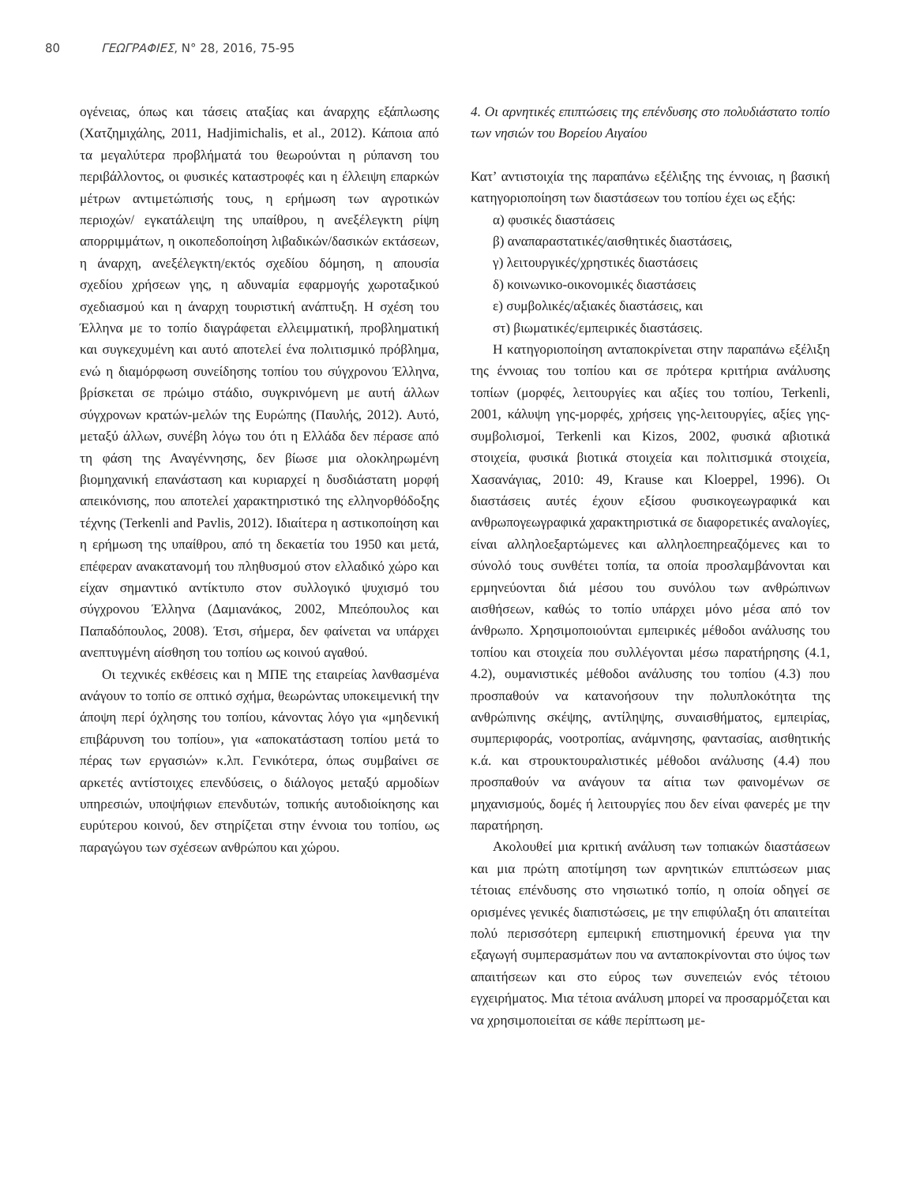80 ΓΕΩΓΡΑΦΙΕΣ, Ν° 28, 2016, 75-95
ογένειας, όπως και τάσεις αταξίας και άναρχης εξάπλωσης (Χατζημιχάλης, 2011, Hadjimichalis, et al., 2012). Κάποια από τα μεγαλύτερα προβλήματά του θεωρούνται η ρύπανση του περιβάλλοντος, οι φυσικές καταστροφές και η έλλειψη επαρκών μέτρων αντιμετώπισής τους, η ερήμωση των αγροτικών περιοχών/ εγκατάλειψη της υπαίθρου, η ανεξέλεγκτη ρίψη απορριμμάτων, η οικοπεδοποίηση λιβαδικών/δασικών εκτάσεων, η άναρχη, ανεξέλεγκτη/εκτός σχεδίου δόμηση, η απουσία σχεδίου χρήσεων γης, η αδυναμία εφαρμογής χωροταξικού σχεδιασμού και η άναρχη τουριστική ανάπτυξη. Η σχέση του Έλληνα με το τοπίο διαγράφεται ελλειμματική, προβληματική και συγκεχυμένη και αυτό αποτελεί ένα πολιτισμικό πρόβλημα, ενώ η διαμόρφωση συνείδησης τοπίου του σύγχρονου Έλληνα, βρίσκεται σε πρώιμο στάδιο, συγκρινόμενη με αυτή άλλων σύγχρονων κρατών-μελών της Ευρώπης (Παυλής, 2012). Αυτό, μεταξύ άλλων, συνέβη λόγω του ότι η Ελλάδα δεν πέρασε από τη φάση της Αναγέννησης, δεν βίωσε μια ολοκληρωμένη βιομηχανική επανάσταση και κυριαρχεί η δυσδιάστατη μορφή απεικόνισης, που αποτελεί χαρακτηριστικό της ελληνορθόδοξης τέχνης (Terkenli and Pavlis, 2012). Ιδιαίτερα η αστικοποίηση και η ερήμωση της υπαίθρου, από τη δεκαετία του 1950 και μετά, επέφεραν ανακατανομή του πληθυσμού στον ελλαδικό χώρο και είχαν σημαντικό αντίκτυπο στον συλλογικό ψυχισμό του σύγχρονου Έλληνα (Δαμιανάκος, 2002, Μπεόπουλος και Παπαδόπουλος, 2008). Έτσι, σήμερα, δεν φαίνεται να υπάρχει ανεπτυγμένη αίσθηση του τοπίου ως κοινού αγαθού.
Οι τεχνικές εκθέσεις και η ΜΠΕ της εταιρείας λανθασμένα ανάγουν το τοπίο σε οπτικό σχήμα, θεωρώντας υποκειμενική την άποψη περί όχλησης του τοπίου, κάνοντας λόγο για «μηδενική επιβάρυνση του τοπίου», για «αποκατάσταση τοπίου μετά το πέρας των εργασιών» κ.λπ. Γενικότερα, όπως συμβαίνει σε αρκετές αντίστοιχες επενδύσεις, ο διάλογος μεταξύ αρμοδίων υπηρεσιών, υποψήφιων επενδυτών, τοπικής αυτοδιοίκησης και ευρύτερου κοινού, δεν στηρίζεται στην έννοια του τοπίου, ως παραγώγου των σχέσεων ανθρώπου και χώρου.
4. Οι αρνητικές επιπτώσεις της επένδυσης στο πολυδιάστατο τοπίο των νησιών του Βορείου Αιγαίου
Κατ’ αντιστοιχία της παραπάνω εξέλιξης της έννοιας, η βασική κατηγοριοποίηση των διαστάσεων του τοπίου έχει ως εξής:
α) φυσικές διαστάσεις
β) αναπαραστατικές/αισθητικές διαστάσεις,
γ) λειτουργικές/χρηστικές διαστάσεις
δ) κοινωνικο-οικονομικές διαστάσεις
ε) συμβολικές/αξιακές διαστάσεις, και
στ) βιωματικές/εμπειρικές διαστάσεις.
Η κατηγοριοποίηση ανταποκρίνεται στην παραπάνω εξέλιξη της έννοιας του τοπίου και σε πρότερα κριτήρια ανάλυσης τοπίων (μορφές, λειτουργίες και αξίες του τοπίου, Terkenli, 2001, κάλυψη γης-μορφές, χρήσεις γης-λειτουργίες, αξίες γης-συμβολισμοί, Terkenli και Kizos, 2002, φυσικά αβιοτικά στοιχεία, φυσικά βιοτικά στοιχεία και πολιτισμικά στοιχεία, Χασανάγιας, 2010: 49, Krause και Kloeppel, 1996). Οι διαστάσεις αυτές έχουν εξίσου φυσικογεωγραφικά και ανθρωπογεωγραφικά χαρακτηριστικά σε διαφορετικές αναλογίες, είναι αλληλοεξαρτώμενες και αλληλοεπηρεαζόμενες και το σύνολό τους συνθέτει τοπία, τα οποία προσλαμβάνονται και ερμηνεύονται διά μέσου του συνόλου των ανθρώπινων αισθήσεων, καθώς το τοπίο υπάρχει μόνο μέσα από τον άνθρωπο. Χρησιμοποιούνται εμπειρικές μέθοδοι ανάλυσης του τοπίου και στοιχεία που συλλέγονται μέσω παρατήρησης (4.1, 4.2), ουμανιστικές μέθοδοι ανάλυσης του τοπίου (4.3) που προσπαθούν να κατανοήσουν την πολυπλοκότητα της ανθρώπινης σκέψης, αντίληψης, συναισθήματος, εμπειρίας, συμπεριφοράς, νοοτροπίας, ανάμνησης, φαντασίας, αισθητικής κ.ά. και στρουκτουραλιστικές μέθοδοι ανάλυσης (4.4) που προσπαθούν να ανάγουν τα αίτια των φαινομένων σε μηχανισμούς, δομές ή λειτουργίες που δεν είναι φανερές με την παρατήρηση.
Ακολουθεί μια κριτική ανάλυση των τοπιακών διαστάσεων και μια πρώτη αποτίμηση των αρνητικών επιπτώσεων μιας τέτοιας επένδυσης στο νησιωτικό τοπίο, η οποία οδηγεί σε ορισμένες γενικές διαπιστώσεις, με την επιφύλαξη ότι απαιτείται πολύ περισσότερη εμπειρική επιστημονική έρευνα για την εξαγωγή συμπερασμάτων που να ανταποκρίνονται στο ύψος των απαιτήσεων και στο εύρος των συνεπειών ενός τέτοιου εγχειρήματος. Μια τέτοια ανάλυση μπορεί να προσαρμόζεται και να χρησιμοποιείται σε κάθε περίπτωση με-